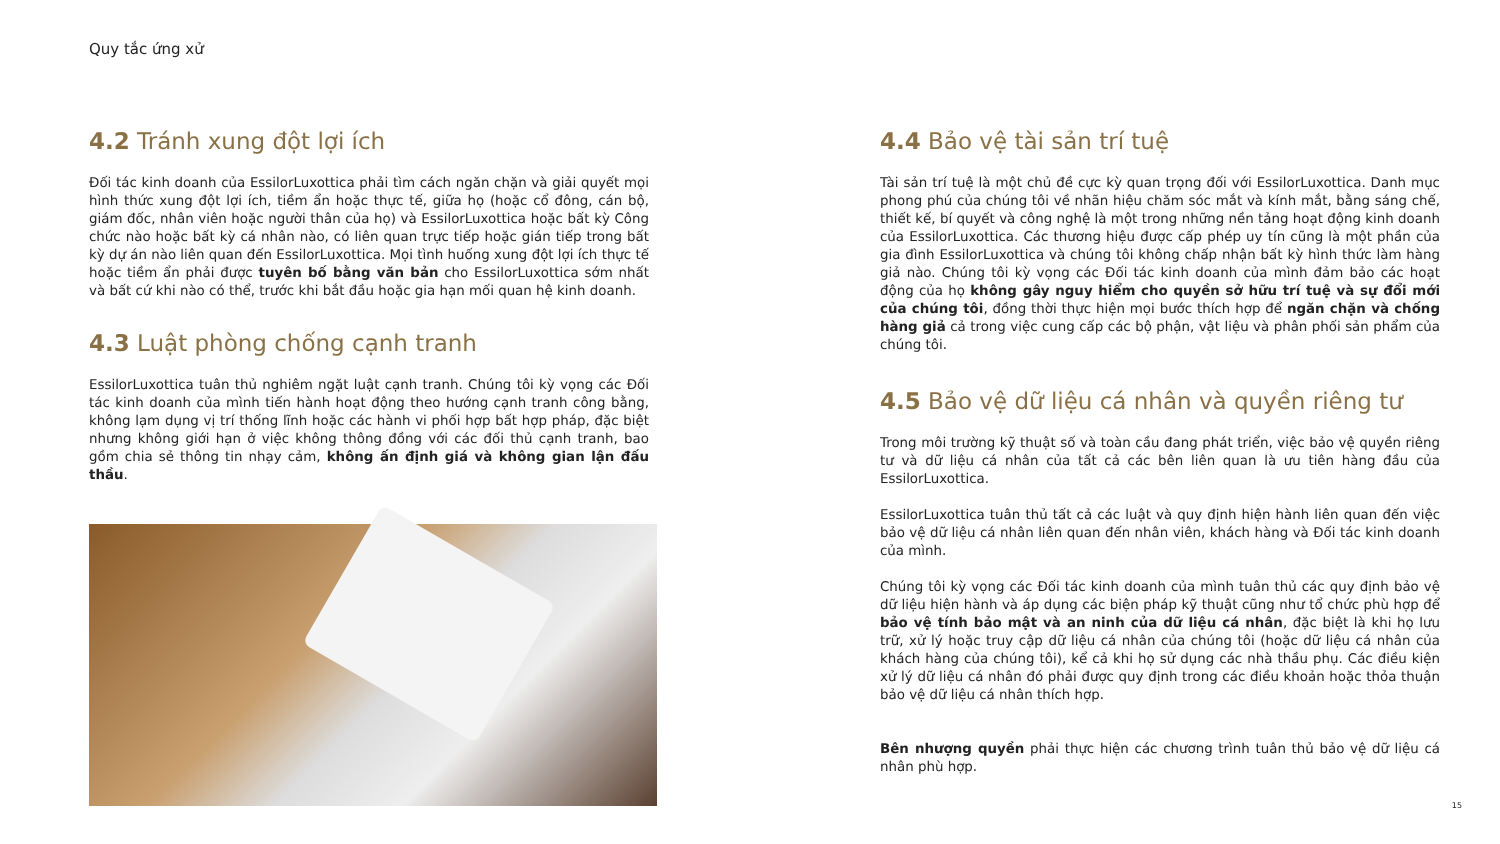Quy tắc ứng xử
4.2 Tránh xung đột lợi ích
Đối tác kinh doanh của EssilorLuxottica phải tìm cách ngăn chặn và giải quyết mọi hình thức xung đột lợi ích, tiềm ẩn hoặc thực tế, giữa họ (hoặc cổ đông, cán bộ, giám đốc, nhân viên hoặc người thân của họ) và EssilorLuxottica hoặc bất kỳ Công chức nào hoặc bất kỳ cá nhân nào, có liên quan trực tiếp hoặc gián tiếp trong bất kỳ dự án nào liên quan đến EssilorLuxottica. Mọi tình huống xung đột lợi ích thực tế hoặc tiềm ẩn phải được tuyên bố bằng văn bản cho EssilorLuxottica sớm nhất và bất cứ khi nào có thể, trước khi bắt đầu hoặc gia hạn mối quan hệ kinh doanh.
4.3 Luật phòng chống cạnh tranh
EssilorLuxottica tuân thủ nghiêm ngặt luật cạnh tranh. Chúng tôi kỳ vọng các Đối tác kinh doanh của mình tiến hành hoạt động theo hướng cạnh tranh công bằng, không lạm dụng vị trí thống lĩnh hoặc các hành vi phối hợp bất hợp pháp, đặc biệt nhưng không giới hạn ở việc không thông đồng với các đối thủ cạnh tranh, bao gồm chia sẻ thông tin nhạy cảm, không ấn định giá và không gian lận đấu thầu.
4.4 Bảo vệ tài sản trí tuệ
Tài sản trí tuệ là một chủ đề cực kỳ quan trọng đối với EssilorLuxottica. Danh mục phong phú của chúng tôi về nhãn hiệu chăm sóc mắt và kính mắt, bằng sáng chế, thiết kế, bí quyết và công nghệ là một trong những nền tảng hoạt động kinh doanh của EssilorLuxottica. Các thương hiệu được cấp phép uy tín cũng là một phần của gia đình EssilorLuxottica và chúng tôi không chấp nhận bất kỳ hình thức làm hàng giả nào. Chúng tôi kỳ vọng các Đối tác kinh doanh của mình đảm bảo các hoạt động của họ không gây nguy hiểm cho quyền sở hữu trí tuệ và sự đổi mới của chúng tôi, đồng thời thực hiện mọi bước thích hợp để ngăn chặn và chống hàng giả cả trong việc cung cấp các bộ phận, vật liệu và phân phối sản phẩm của chúng tôi.
4.5 Bảo vệ dữ liệu cá nhân và quyền riêng tư
Trong môi trường kỹ thuật số và toàn cầu đang phát triển, việc bảo vệ quyền riêng tư và dữ liệu cá nhân của tất cả các bên liên quan là ưu tiên hàng đầu của EssilorLuxottica.
EssilorLuxottica tuân thủ tất cả các luật và quy định hiện hành liên quan đến việc bảo vệ dữ liệu cá nhân liên quan đến nhân viên, khách hàng và Đối tác kinh doanh của mình.
Chúng tôi kỳ vọng các Đối tác kinh doanh của mình tuân thủ các quy định bảo vệ dữ liệu hiện hành và áp dụng các biện pháp kỹ thuật cũng như tổ chức phù hợp để bảo vệ tính bảo mật và an ninh của dữ liệu cá nhân, đặc biệt là khi họ lưu trữ, xử lý hoặc truy cập dữ liệu cá nhân của chúng tôi (hoặc dữ liệu cá nhân của khách hàng của chúng tôi), kể cả khi họ sử dụng các nhà thầu phụ. Các điều kiện xử lý dữ liệu cá nhân đó phải được quy định trong các điều khoản hoặc thỏa thuận bảo vệ dữ liệu cá nhân thích hợp.
Bên nhượng quyền phải thực hiện các chương trình tuân thủ bảo vệ dữ liệu cá nhân phù hợp.
15